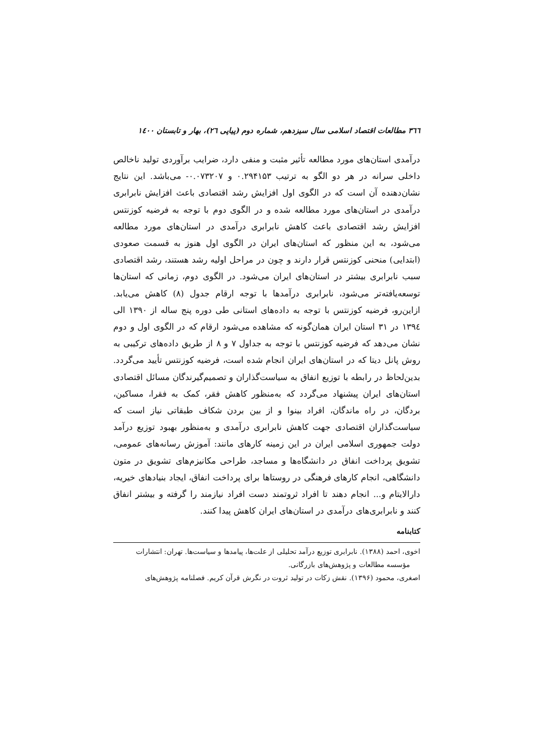٣٦٦ مطالعات اقتصاد اسلامی سال سیزدهم، شماره دوم (پیاپی ٢٦)، بهار و تابستان ١٤٠٠
درآمدی استان‌های مورد مطالعه تأثیر مثبت و منفی دارد، ضرایب برآوردی تولید ناخالص داخلی سرانه در هر دو الگو به ترتیب ۰.۲۹۴۱۵۳ و ۰.۰۷۳۲۰۷- می‌باشد. این نتایج نشان‌دهنده آن است که در الگوی اول افزایش رشد اقتصادی باعث افزایش نابرابری درآمدی در استان‌های مورد مطالعه شده و در الگوی دوم با توجه به فرضیه کوزنتس افزایش رشد اقتصادی باعث کاهش نابرابری درآمدی در استان‌های مورد مطالعه می‌شود، به این منظور که استان‌های ایران در الگوی اول هنوز به قسمت صعودی (ابتدایی) منحنی کوزنتس قرار دارند و چون در مراحل اولیه رشد هستند، رشد اقتصادی سبب نابرابری بیشتر در استان‌های ایران می‌شود. در الگوی دوم، زمانی که استان‌ها توسعه‌یافته‌تر می‌شود، نابرابری درآمدها با توجه ارقام جدول (۸) کاهش می‌یابد. ازاین‌رو، فرضیه کوزنتس با توجه به داده‌های استانی طی دوره پنج ساله از ۱۳۹۰ الی ۱۳۹٤ در ۳۱ استان ایران همان‌گونه که مشاهده می‌شود ارقام که در الگوی اول و دوم نشان می‌دهد که فرضیه کوزنتس با توجه به جداول ۷ و ۸ از طریق داده‌های ترکیبی به روش پانل دیتا که در استان‌های ایران انجام شده است، فرضیه کوزنتس تأیید می‌گردد. بدین‌لحاظ در رابطه با توزیع انفاق به سیاست‌گذاران و تصمیم‌گیرندگان مسائل اقتصادی استان‌های ایران پیشنهاد می‌گردد که به‌منظور کاهش فقر، کمک به فقرا، مساکین، بردگان، در راه ماندگان، افراد بینوا و از بین بردن شکاف طبقاتی نیاز است که سیاست‌گذاران اقتصادی جهت کاهش نابرابری درآمدی و به‌منظور بهبود توزیع درآمد دولت جمهوری اسلامی ایران در این زمینه کارهای مانند: آموزش رسانه‌های عمومی، تشویق پرداخت انفاق در دانشگاه‌ها و مساجد، طراحی مکانیزم‌های تشویق در متون دانشگاهی، انجام کارهای فرهنگی در روستاها برای پرداخت انفاق، ایجاد بنیادهای خیریه، دارالایتام و... انجام دهند تا افراد ثروتمند دست افراد نیازمند را گرفته و بیشتر انفاق کنند و نابرابری‌های درآمدی در استان‌های ایران کاهش پیدا کنند.
کتابنامه
اخوی، احمد (۱۳۸۸). نابرابری توزیع درآمد تحلیلی از علت‌ها، پیامدها و سیاست‌ها. تهران: انتشارات
مؤسسه مطالعات و پژوهش‌های بازرگانی.
اصغری، محمود (۱۳۹۶). نقش زکات در تولید ثروت در نگرش قرآن کریم. فصلنامه پژوهش‌های